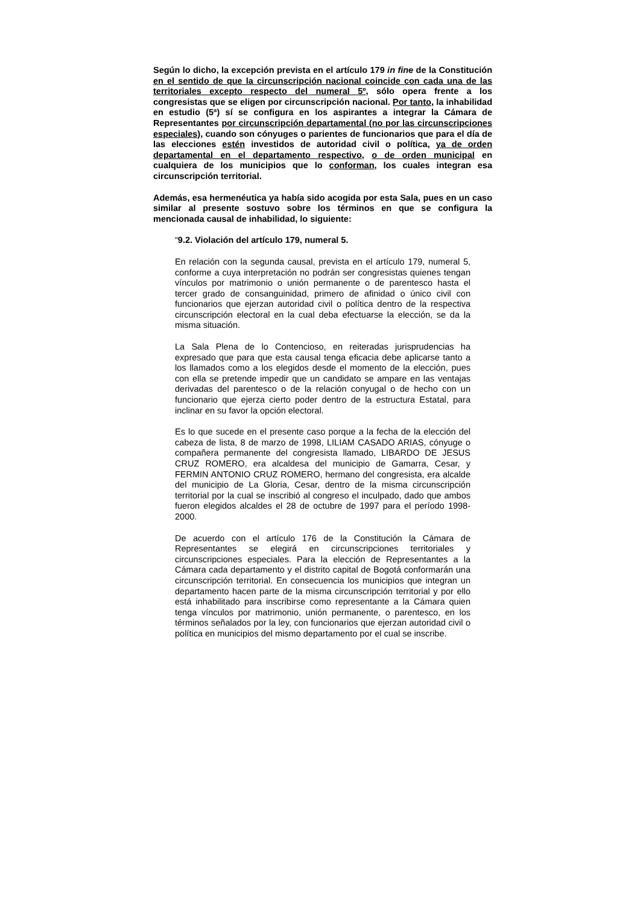Según lo dicho, la excepción prevista en el artículo 179 in fine de la Constitución en el sentido de que la circunscripción nacional coincide con cada una de las territoriales excepto respecto del numeral 5º, sólo opera frente a los congresistas que se eligen por circunscripción nacional. Por tanto, la inhabilidad en estudio (5ª) sí se configura en los aspirantes a integrar la Cámara de Representantes por circunscripción departamental (no por las circunscripciones especiales), cuando son cónyuges o parientes de funcionarios que para el día de las elecciones estén investidos de autoridad civil o política, ya de orden departamental en el departamento respectivo, o de orden municipal en cualquiera de los municipios que lo conforman, los cuales integran esa circunscripción territorial.
Además, esa hermenéutica ya había sido acogida por esta Sala, pues en un caso similar al presente sostuvo sobre los términos en que se configura la mencionada causal de inhabilidad, lo siguiente:
“9.2. Violación del artículo 179, numeral 5.
En relación con la segunda causal, prevista en el artículo 179, numeral 5, conforme a cuya interpretación no podrán ser congresistas quienes tengan vínculos por matrimonio o unión permanente o de parentesco hasta el tercer grado de consanguinidad, primero de afinidad o único civil con funcionarios que ejerzan autoridad civil o política dentro de la respectiva circunscripción electoral en la cual deba efectuarse la elección, se da la misma situación.
La Sala Plena de lo Contencioso, en reiteradas jurisprudencias ha expresado que para que esta causal tenga eficacia debe aplicarse tanto a los llamados como a los elegidos desde el momento de la elección, pues con ella se pretende impedir que un candidato se ampare en las ventajas derivadas del parentesco o de la relación conyugal o de hecho con un funcionario que ejerza cierto poder dentro de la estructura Estatal, para inclinar en su favor la opción electoral.
Es lo que sucede en el presente caso porque a la fecha de la elección del cabeza de lista, 8 de marzo de 1998, LILIAM CASADO ARIAS, cónyuge o compañera permanente del congresista llamado, LIBARDO DE JESUS CRUZ ROMERO, era alcaldesa del municipio de Gamarra, Cesar, y FERMIN ANTONIO CRUZ ROMERO, hermano del congresista, era alcalde del municipio de La Gloria, Cesar, dentro de la misma circunscripción territorial por la cual se inscribió al congreso el inculpado, dado que ambos fueron elegidos alcaldes el 28 de octubre de 1997 para el período 1998-2000.
De acuerdo con el artículo 176 de la Constitución la Cámara de Representantes se elegirá en circunscripciones territoriales y circunscripciones especiales. Para la elección de Representantes a la Cámara cada departamento y el distrito capital de Bogotá conformarán una circunscripción territorial. En consecuencia los municipios que integran un departamento hacen parte de la misma circunscripción territorial y por ello está inhabilitado para inscribirse como representante a la Cámara quien tenga vínculos por matrimonio, unión permanente, o parentesco, en los términos señalados por la ley, con funcionarios que ejerzan autoridad civil o política en municipios del mismo departamento por el cual se inscribe.